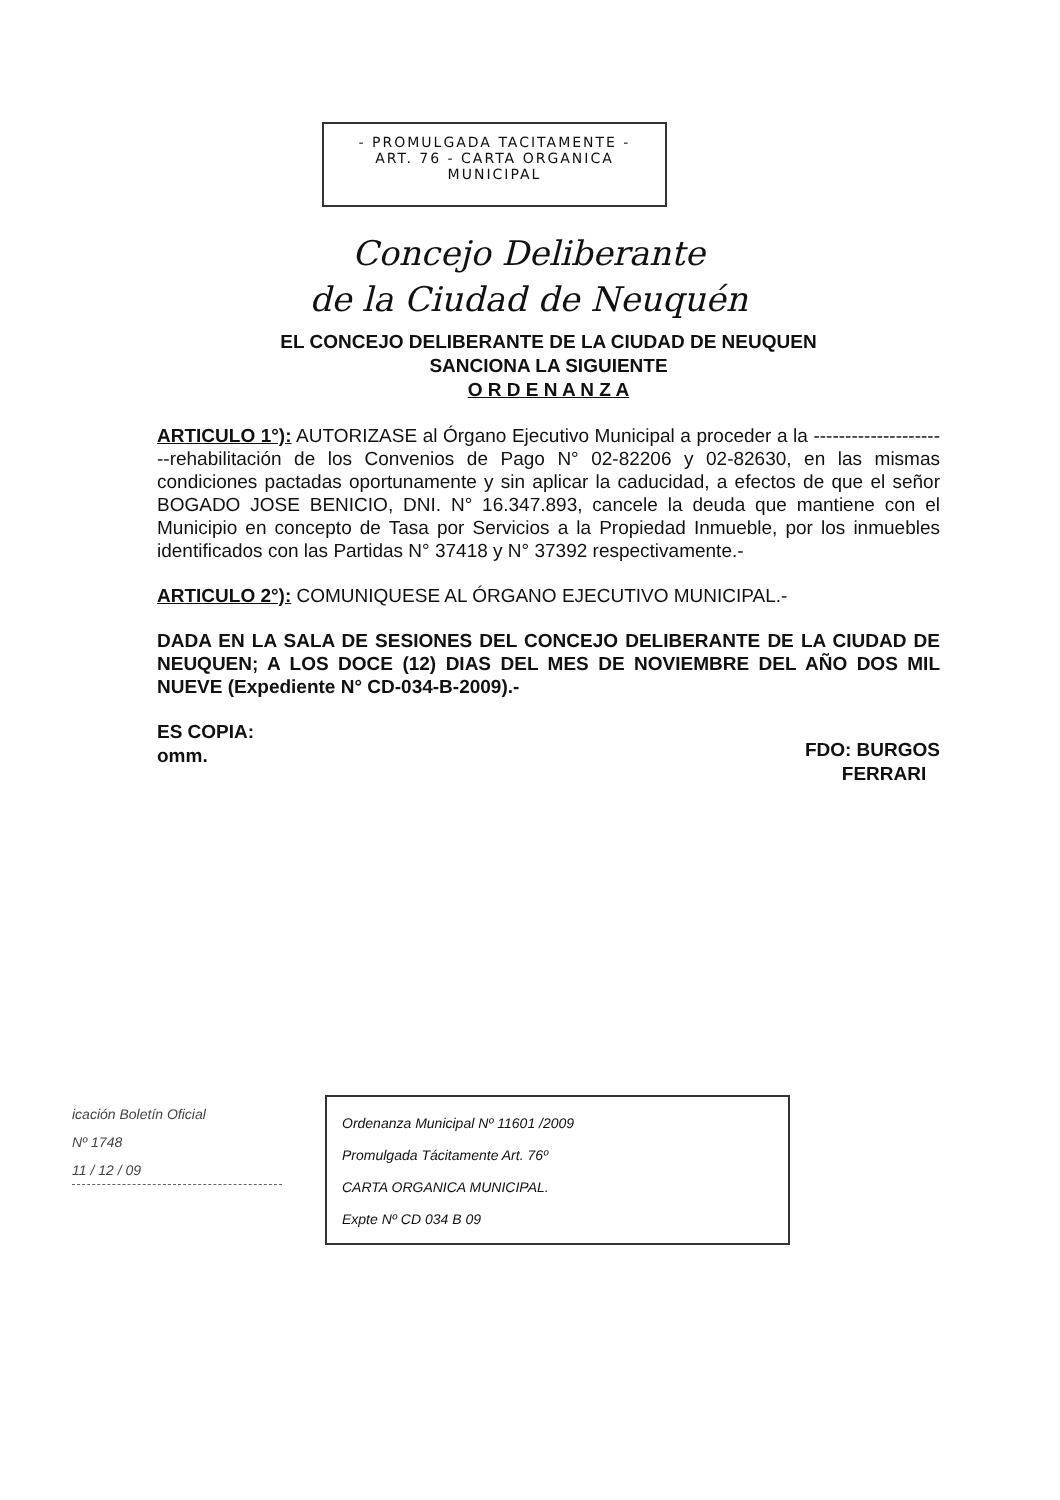- PROMULGADA TACITAMENTE -
ART. 76 - CARTA ORGANICA
MUNICIPAL
Concejo Deliberante
de la Ciudad de Neuquén
EL CONCEJO DELIBERANTE DE LA CIUDAD DE NEUQUEN
SANCIONA LA SIGUIENTE
O R D E N A N Z A
ARTICULO 1°): AUTORIZASE al Órgano Ejecutivo Municipal a proceder a la ----------------------rehabilitación de los Convenios de Pago N° 02-82206 y 02-82630, en las mismas condiciones pactadas oportunamente y sin aplicar la caducidad, a efectos de que el señor BOGADO JOSE BENICIO, DNI. N° 16.347.893, cancele la deuda que mantiene con el Municipio en concepto de Tasa por Servicios a la Propiedad Inmueble, por los inmuebles identificados con las Partidas N° 37418 y N° 37392 respectivamente.-
ARTICULO 2°): COMUNIQUESE AL ÓRGANO EJECUTIVO MUNICIPAL.-
DADA EN LA SALA DE SESIONES DEL CONCEJO DELIBERANTE DE LA CIUDAD DE NEUQUEN; A LOS DOCE (12) DIAS DEL MES DE NOVIEMBRE DEL AÑO DOS MIL NUEVE (Expediente N° CD-034-B-2009).-
ES COPIA:
omm.
FDO: BURGOS
FERRARI
icación Boletín Oficial
Nº 1748
11 / 12 / 09
Ordenanza Municipal Nº 11601 /2009
Promulgada Tácitamente Art. 76º
CARTA ORGANICA MUNICIPAL.
Expte Nº CD 034 B 09